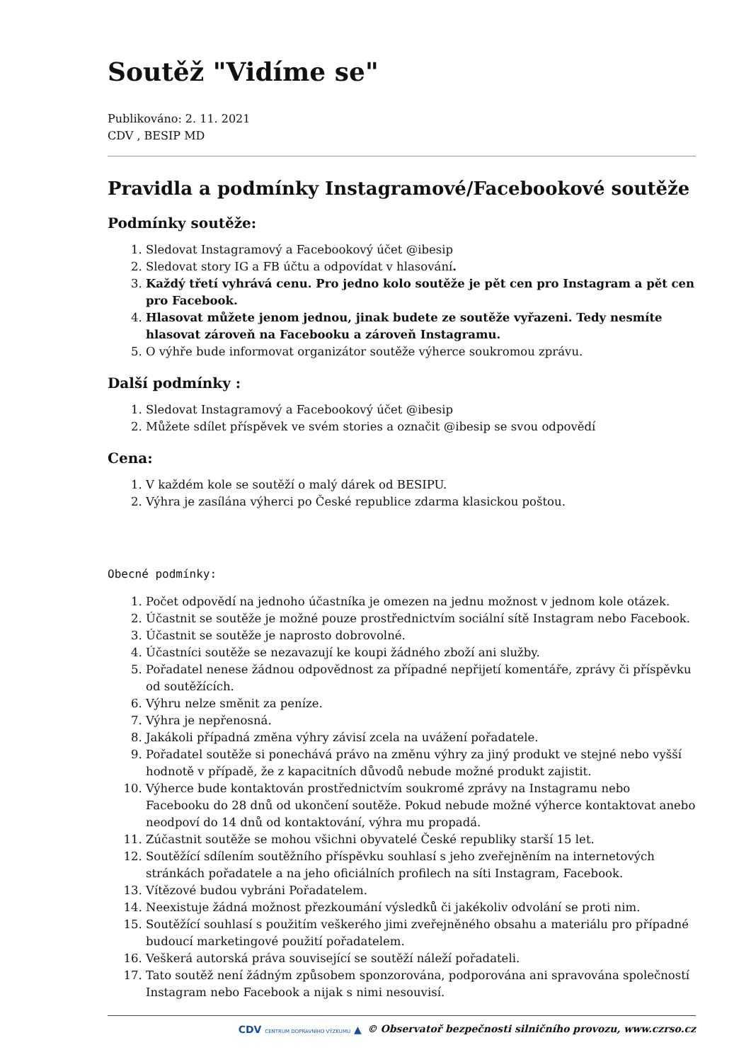Soutěž "Vidíme se"
Publikováno: 2. 11. 2021
CDV , BESIP MD
Pravidla a podmínky Instagramové/Facebookové soutěže
Podmínky soutěže:
1. Sledovat Instagramový a Facebookový účet @ibesip
2. Sledovat story IG a FB účtu a odpovídat v hlasování.
3. Každý třetí vyhrává cenu. Pro jedno kolo soutěže je pět cen pro Instagram a pět cen pro Facebook.
4. Hlasovat můžete jenom jednou, jinak budete ze soutěže vyřazeni. Tedy nesmíte hlasovat zároveň na Facebooku a zároveň Instagramu.
5. O výhře bude informovat organizátor soutěže výherce soukromou zprávu.
Další podmínky :
1. Sledovat Instagramový a Facebookový účet @ibesip
2. Můžete sdílet příspěvek ve svém stories a označit @ibesip se svou odpovědí
Cena:
1. V každém kole se soutěží o malý dárek od BESIPU.
2. Výhra je zasílána výherci po České republice zdarma klasickou poštou.
Obecné podmínky:
1. Počet odpovědí na jednoho účastníka je omezen na jednu možnost v jednom kole otázek.
2. Účastnit se soutěže je možné pouze prostřednictvím sociální sítě Instagram nebo Facebook.
3. Účastnit se soutěže je naprosto dobrovolné.
4. Účastníci soutěže se nezavazují ke koupi žádného zboží ani služby.
5. Pořadatel nenese žádnou odpovědnost za případné nepřijetí komentáře, zprávy či příspěvku od soutěžících.
6. Výhru nelze směnit za peníze.
7. Výhra je nepřenosná.
8. Jakákoli případná změna výhry závisí zcela na uvážení pořadatele.
9. Pořadatel soutěže si ponechává právo na změnu výhry za jiný produkt ve stejné nebo vyšší hodnotě v případě, že z kapacitních důvodů nebude možné produkt zajistit.
10. Výherce bude kontaktován prostřednictvím soukromé zprávy na Instagramu nebo Facebooku do 28 dnů od ukončení soutěže. Pokud nebude možné výherce kontaktovat anebo neodpoví do 14 dnů od kontaktování, výhra mu propadá.
11. Zúčastnit soutěže se mohou všichni obyvatelé České republiky starší 15 let.
12. Soutěžící sdílením soutěžního příspěvku souhlasí s jeho zveřejněním na internetových stránkách pořadatele a na jeho oficiálních profilech na síti Instagram, Facebook.
13. Vítězové budou vybráni Pořadatelem.
14. Neexistuje žádná možnost přezkoumání výsledků či jakékoliv odvolání se proti nim.
15. Soutěžící souhlasí s použitím veškerého jimi zveřejněného obsahu a materiálu pro případné budoucí marketingové použití pořadatelem.
16. Veškerá autorská práva související se soutěží náleží pořadateli.
17. Tato soutěž není žádným způsobem sponzorována, podporována ani spravována společností Instagram nebo Facebook a nijak s nimi nesouvisí.
CDV CENTRUM DOPRAVNÍHO VÝZKUMU ▲ © Observatoř bezpečnosti silničního provozu, www.czrso.cz